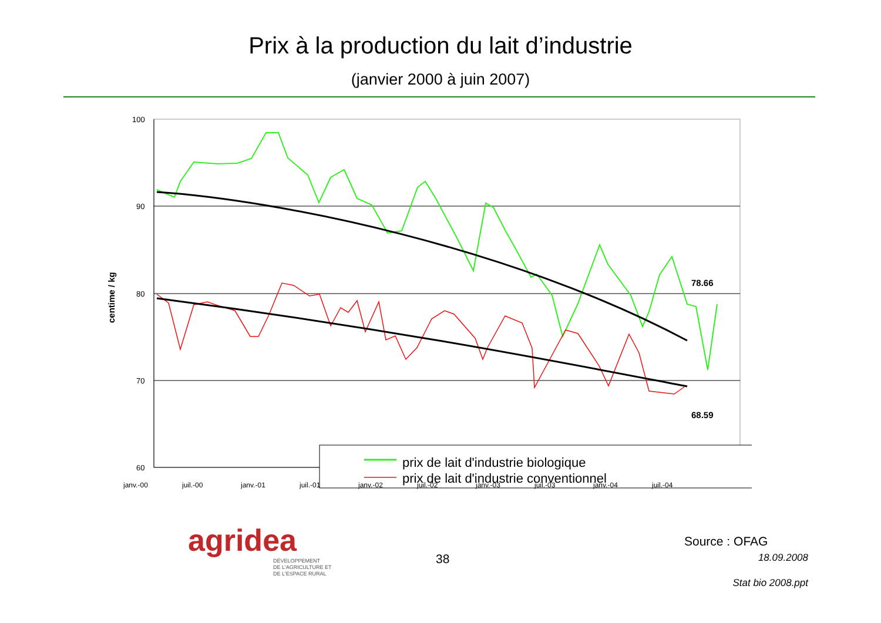Prix à la production du lait d’industrie
(janvier 2000 à juin 2007)
centime / kg
100
90
80
70
60
78.66
68.59
prix de lait d'industrie biologique
prix de lait d'industrie conventionnel
janv.-00
juil.-00
janv.-01
juil.-01
janv.-02
juil.-02
janv.-03
juil.-03
janv.-04
juil.-04
agridea
DÉVELOPPEMENT
DE L'AGRICULTURE ET
DE L'ESPACE RURAL
38
Source : OFAG
18.09.2008
Stat bio 2008.ppt